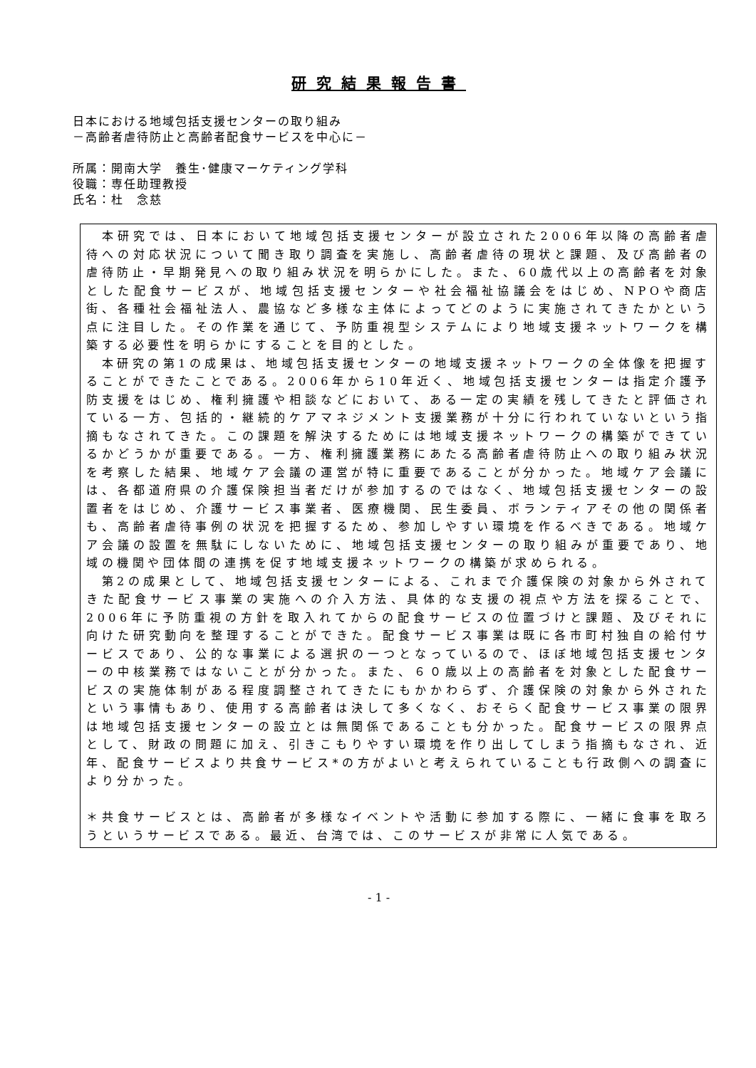研究結果報告書
日本における地域包括支援センターの取り組み
－高齢者虐待防止と高齢者配食サービスを中心に－
所属：開南大学　養生･健康マーケティング学科
役職：専任助理教授
氏名：杜　念慈
　本研究では、日本において地域包括支援センターが設立された2006年以降の高齢者虐待への対応状況について聞き取り調査を実施し、高齢者虐待の現状と課題、及び高齢者の虐待防止・早期発見への取り組み状況を明らかにした。また、60歳代以上の高齢者を対象とした配食サービスが、地域包括支援センターや社会福祉協議会をはじめ、NPOや商店街、各種社会福祉法人、農協など多様な主体によってどのように実施されてきたかという点に注目した。その作業を通じて、予防重視型システムにより地域支援ネットワークを構築する必要性を明らかにすることを目的とした。
　本研究の第1の成果は、地域包括支援センターの地域支援ネットワークの全体像を把握することができたことである。2006年から10年近く、地域包括支援センターは指定介護予防支援をはじめ、権利擁護や相談などにおいて、ある一定の実績を残してきたと評価されている一方、包括的・継続的ケアマネジメント支援業務が十分に行われていないという指摘もなされてきた。この課題を解決するためには地域支援ネットワークの構築ができているかどうかが重要である。一方、権利擁護業務にあたる高齢者虐待防止への取り組み状況を考察した結果、地域ケア会議の運営が特に重要であることが分かった。地域ケア会議には、各都道府県の介護保険担当者だけが参加するのではなく、地域包括支援センターの設置者をはじめ、介護サービス事業者、医療機関、民生委員、ボランティアその他の関係者も、高齢者虐待事例の状況を把握するため、参加しやすい環境を作るべきである。地域ケア会議の設置を無駄にしないために、地域包括支援センターの取り組みが重要であり、地域の機関や団体間の連携を促す地域支援ネットワークの構築が求められる。
　第2の成果として、地域包括支援センターによる、これまで介護保険の対象から外されてきた配食サービス事業の実施への介入方法、具体的な支援の視点や方法を探ることで、2006年に予防重視の方針を取入れてからの配食サービスの位置づけと課題、及びそれに向けた研究動向を整理することができた。配食サービス事業は既に各市町村独自の給付サービスであり、公的な事業による選択の一つとなっているので、ほぼ地域包括支援センターの中核業務ではないことが分かった。また、６０歳以上の高齢者を対象とした配食サービスの実施体制がある程度調整されてきたにもかかわらず、介護保険の対象から外されたという事情もあり、使用する高齢者は決して多くなく、おそらく配食サービス事業の限界は地域包括支援センターの設立とは無関係であることも分かった。配食サービスの限界点として、財政の問題に加え、引きこもりやすい環境を作り出してしまう指摘もなされ、近年、配食サービスより共食サービス*の方がよいと考えられていることも行政側への調査により分かった。
＊共食サービスとは、高齢者が多様なイベントや活動に参加する際に、一緒に食事を取ろうというサービスである。最近、台湾では、このサービスが非常に人気である。
- 1 -